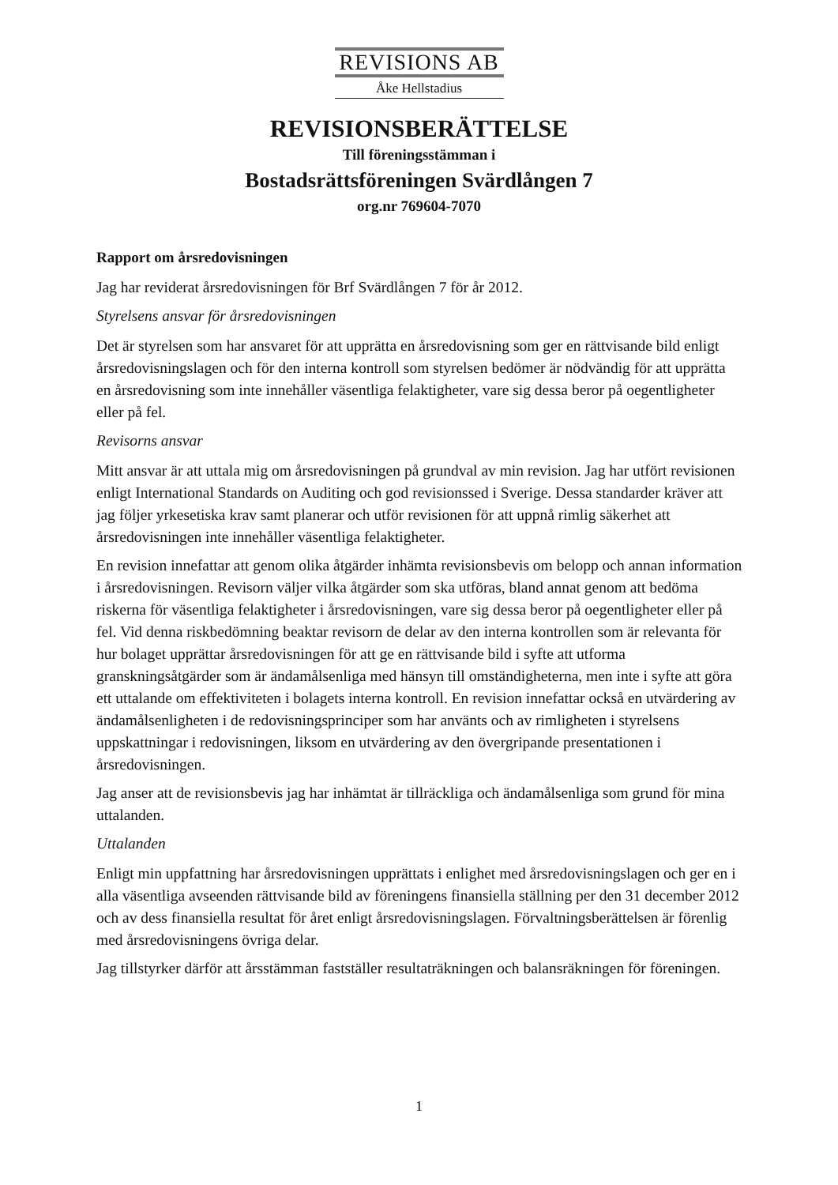REVISIONS AB
Åke Hellstadius
REVISIONSBERÄTTELSE
Till föreningsstämman i
Bostadsrättsföreningen Svärdlången 7
org.nr 769604-7070
Rapport om årsredovisningen
Jag har reviderat årsredovisningen för Brf Svärdlången 7 för år 2012.
Styrelsens ansvar för årsredovisningen
Det är styrelsen som har ansvaret för att upprätta en årsredovisning som ger en rättvisande bild enligt årsredovisningslagen och för den interna kontroll som styrelsen bedömer är nödvändig för att upprätta en årsredovisning som inte innehåller väsentliga felaktigheter, vare sig dessa beror på oegentligheter eller på fel.
Revisorns ansvar
Mitt ansvar är att uttala mig om årsredovisningen på grundval av min revision. Jag har utfört revisionen enligt International Standards on Auditing och god revisionssed i Sverige. Dessa standarder kräver att jag följer yrkesetiska krav samt planerar och utför revisionen för att uppnå rimlig säkerhet att årsredovisningen inte innehåller väsentliga felaktigheter.
En revision innefattar att genom olika åtgärder inhämta revisionsbevis om belopp och annan information i årsredovisningen. Revisorn väljer vilka åtgärder som ska utföras, bland annat genom att bedöma riskerna för väsentliga felaktigheter i årsredovisningen, vare sig dessa beror på oegentligheter eller på fel. Vid denna riskbedömning beaktar revisorn de delar av den interna kontrollen som är relevanta för hur bolaget upprättar årsredovisningen för att ge en rättvisande bild i syfte att utforma granskningsåtgärder som är ändamålsenliga med hänsyn till omständigheterna, men inte i syfte att göra ett uttalande om effektiviteten i bolagets interna kontroll. En revision innefattar också en utvärdering av ändamålsenligheten i de redovisningsprinciper som har använts och av rimligheten i styrelsens uppskattningar i redovisningen, liksom en utvärdering av den övergripande presentationen i årsredovisningen.
Jag anser att de revisionsbevis jag har inhämtat är tillräckliga och ändamålsenliga som grund för mina uttalanden.
Uttalanden
Enligt min uppfattning har årsredovisningen upprättats i enlighet med årsredovisningslagen och ger en i alla väsentliga avseenden rättvisande bild av föreningens finansiella ställning per den 31 december 2012 och av dess finansiella resultat för året enligt årsredovisningslagen. Förvaltningsberättelsen är förenlig med årsredovisningens övriga delar.
Jag tillstyrker därför att årsstämman fastställer resultaträkningen och balansräkningen för föreningen.
1